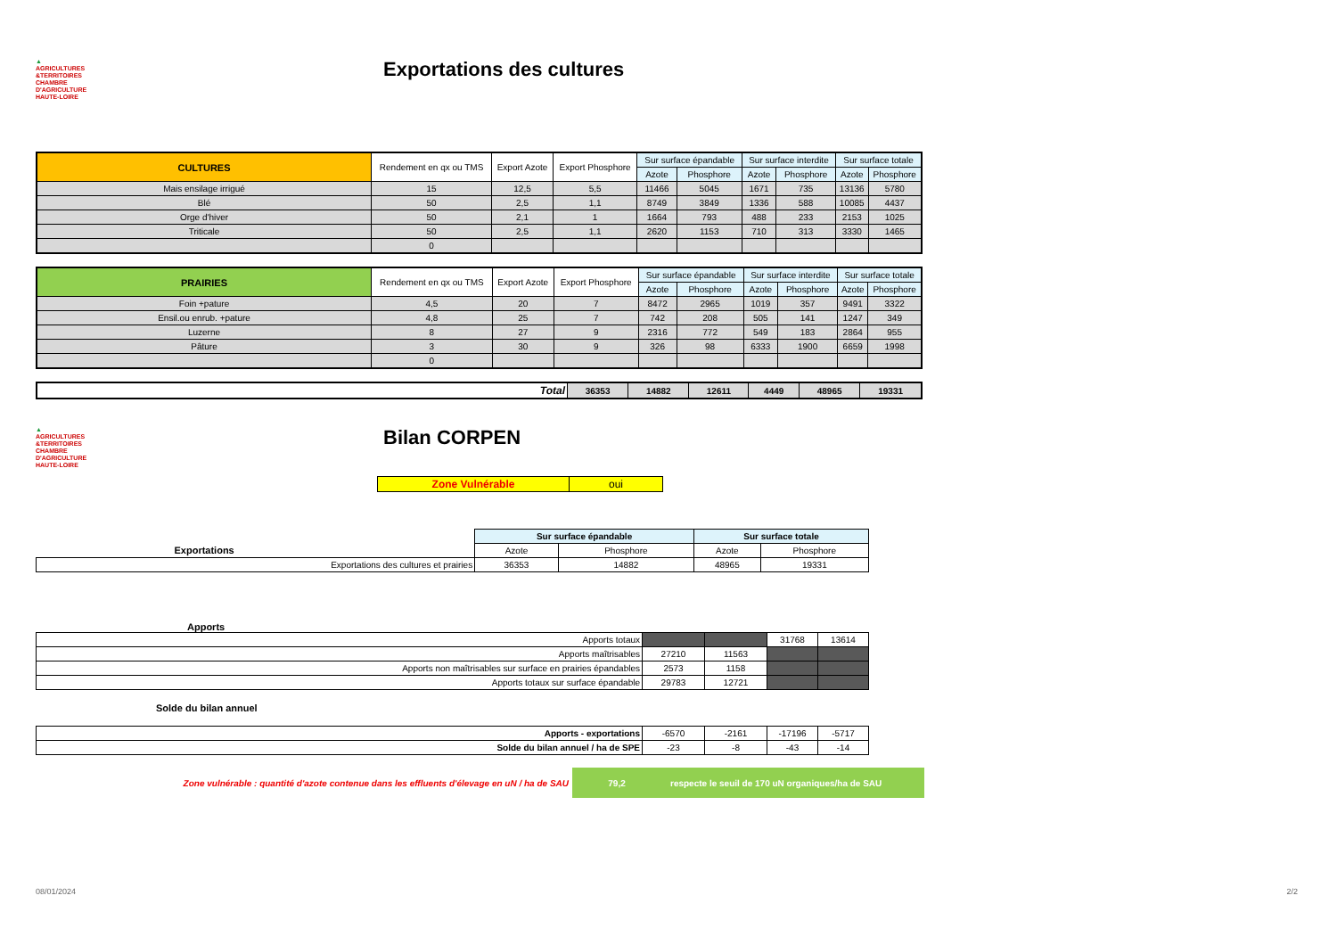▲
AGRICULTURES
&TERRITOIRES
CHAMBRE D'AGRICULTURE HAUTE-LOIRE
Exportations des cultures
| CULTURES | Rendement en qx ou TMS | Export Azote | Export Phosphore | Sur surface épandable | | Sur surface interdite | | Sur surface totale | |
| --- | --- | --- | --- | --- | --- | --- | --- | --- | --- |
| | | | | Azote | Phosphore | Azote | Phosphore | Azote | Phosphore |
| Mais ensilage irrigué | 15 | 12,5 | 5,5 | 11466 | 5045 | 1671 | 735 | 13136 | 5780 |
| Blé | 50 | 2,5 | 1,1 | 8749 | 3849 | 1336 | 588 | 10085 | 4437 |
| Orge d'hiver | 50 | 2,1 | 1 | 1664 | 793 | 488 | 233 | 2153 | 1025 |
| Triticale | 50 | 2,5 | 1,1 | 2620 | 1153 | 710 | 313 | 3330 | 1465 |
| | 0 | | | | | | | | |
| PRAIRIES | Rendement en qx ou TMS | Export Azote | Export Phosphore | Sur surface épandable | | Sur surface interdite | | Sur surface totale | |
| --- | --- | --- | --- | --- | --- | --- | --- | --- | --- |
| | | | | Azote | Phosphore | Azote | Phosphore | Azote | Phosphore |
| Foin +pature | 4,5 | 20 | 7 | 8472 | 2965 | 1019 | 357 | 9491 | 3322 |
| Ensil.ou enrub. +pature | 4,8 | 25 | 7 | 742 | 208 | 505 | 141 | 1247 | 349 |
| Luzerne | 8 | 27 | 9 | 2316 | 772 | 549 | 183 | 2864 | 955 |
| Pâture | 3 | 30 | 9 | 326 | 98 | 6333 | 1900 | 6659 | 1998 |
| | 0 | | | | | | | | |
| Total | 36353 | 14882 | 12611 | 4449 | 48965 | 19331 |
▲
AGRICULTURES
&TERRITOIRES
CHAMBRE D'AGRICULTURE HAUTE-LOIRE
Bilan CORPEN
| Zone Vulnérable | oui |
| | Sur surface épandable | | Sur surface totale | |
| Exportations | Azote | Phosphore | Azote | Phosphore |
| Exportations des cultures et prairies | 36353 | 14882 | 48965 | 19331 |
Apports
| Apports totaux | | | 31768 | 13614 |
| Apports maîtrisables | 27210 | 11563 | | |
| Apports non maîtrisables sur surface en prairies épandables | 2573 | 1158 | | |
| Apports totaux sur surface épandable | 29783 | 12721 | | |
Solde du bilan annuel
| Apports - exportations | -6570 | -2161 | -17196 | -5717 |
| Solde du bilan annuel / ha de SPE | -23 | -8 | -43 | -14 |
Zone vulnérable : quantité d'azote contenue dans les effluents d'élevage en uN / ha de SAU
79,2 respecte le seuil de 170 uN organiques/ha de SAU
08/01/2024 2/2